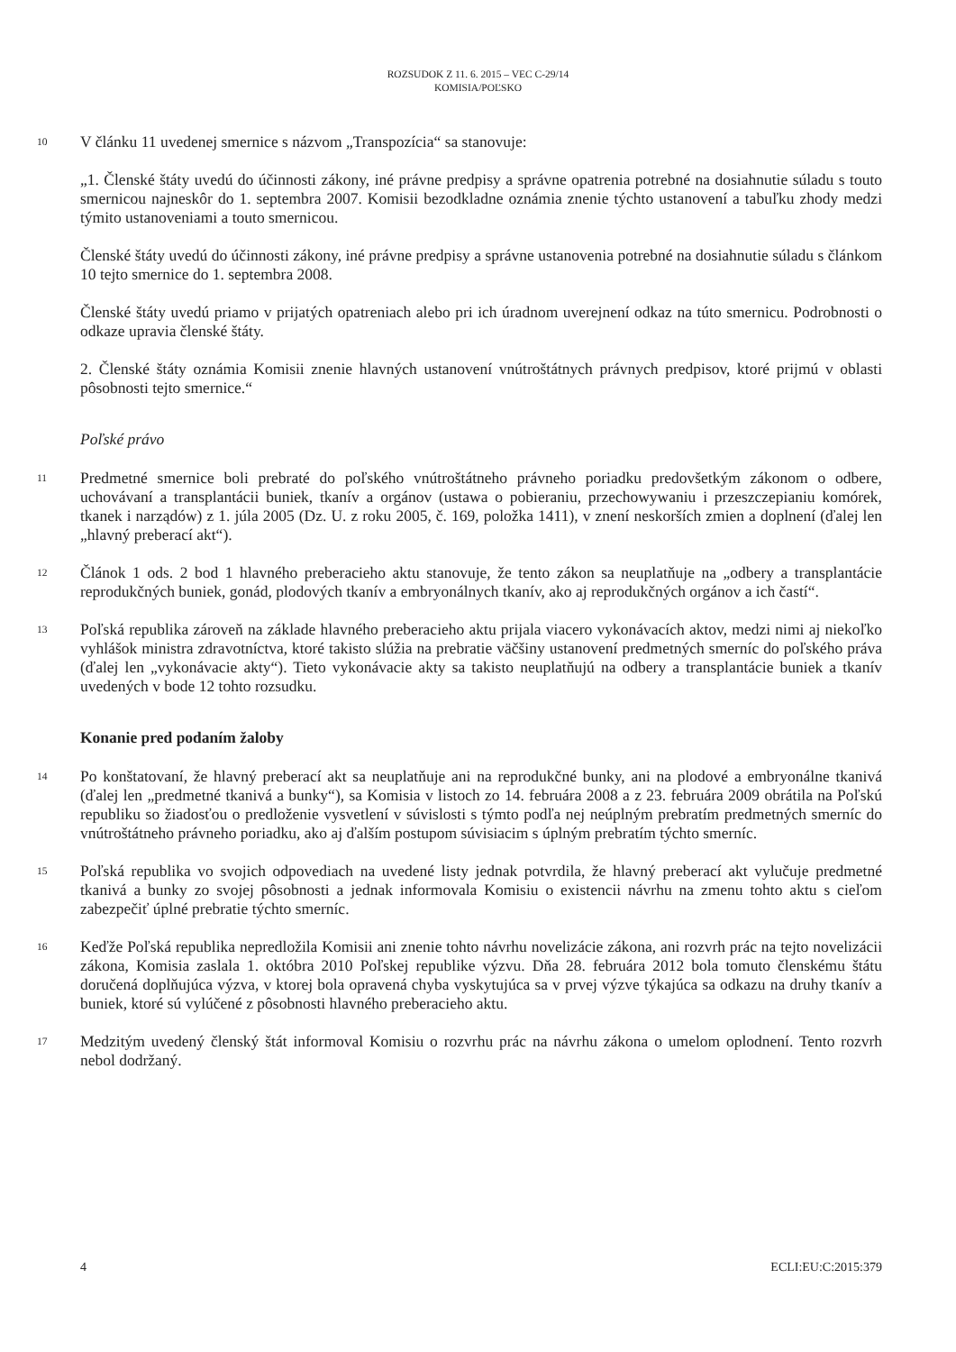ROZSUDOK Z 11. 6. 2015 – VEC C-29/14
KOMISIA/POĽSKO
10
V článku 11 uvedenej smernice s názvom „Transpozícia“ sa stanovuje:
„1. Členské štáty uvedú do účinnosti zákony, iné právne predpisy a správne opatrenia potrebné na dosiahnutie súladu s touto smernicou najneskôr do 1. septembra 2007. Komisii bezodkladne oznámia znenie týchto ustanovení a tabuľku zhody medzi týmito ustanoveniami a touto smernicou.
Členské štáty uvedú do účinnosti zákony, iné právne predpisy a správne ustanovenia potrebné na dosiahnutie súladu s článkom 10 tejto smernice do 1. septembra 2008.
Členské štáty uvedú priamo v prijatých opatreniach alebo pri ich úradnom uverejnení odkaz na túto smernicu. Podrobnosti o odkaze upravia členské štáty.
2. Členské štáty oznámia Komisii znenie hlavných ustanovení vnútroštátnych právnych predpisov, ktoré prijmú v oblasti pôsobnosti tejto smernice.“
Poľské právo
11
Predmetné smernice boli prebraté do poľského vnútroštátneho právneho poriadku predovšetkým zákonom o odbere, uchovávaní a transplantácii buniek, tkanív a orgánov (ustawa o pobieraniu, przechowywaniu i przeszczepianiu komórek, tkanek i narządów) z 1. júla 2005 (Dz. U. z roku 2005, č. 169, položka 1411), v znení neskorších zmien a doplnení (ďalej len „hlavný preberací akt“).
12
Článok 1 ods. 2 bod 1 hlavného preberacieho aktu stanovuje, že tento zákon sa neuplatňuje na „odbery a transplantácie reprodukčných buniek, gonád, plodových tkanív a embryonálnych tkanív, ako aj reprodukčných orgánov a ich častí“.
13
Poľská republika zároveň na základe hlavného preberacieho aktu prijala viacero vykonávacích aktov, medzi nimi aj niekoľko vyhlášok ministra zdravotníctva, ktoré takisto slúžia na prebratie väčšiny ustanovení predmetných smerníc do poľského práva (ďalej len „vykonávacie akty“). Tieto vykonávacie akty sa takisto neuplatňujú na odbery a transplantácie buniek a tkanív uvedených v bode 12 tohto rozsudku.
Konanie pred podaním žaloby
14
Po konštatovaní, že hlavný preberací akt sa neuplatňuje ani na reprodukčné bunky, ani na plodové a embryonálne tkanivá (ďalej len „predmetné tkanivá a bunky“), sa Komisia v listoch zo 14. februára 2008 a z 23. februára 2009 obrátila na Poľskú republiku so žiadosťou o predloženie vysvetlení v súvislosti s týmto podľa nej neúplným prebratím predmetných smerníc do vnútroštátneho právneho poriadku, ako aj ďalším postupom súvisiacim s úplným prebratím týchto smerníc.
15
Poľská republika vo svojich odpovediach na uvedené listy jednak potvrdila, že hlavný preberací akt vylučuje predmetné tkanivá a bunky zo svojej pôsobnosti a jednak informovala Komisiu o existencii návrhu na zmenu tohto aktu s cieľom zabezpečiť úplné prebratie týchto smerníc.
16
Keďže Poľská republika nepredložila Komisii ani znenie tohto návrhu novelizácie zákona, ani rozvrh prác na tejto novelizácii zákona, Komisia zaslala 1. októbra 2010 Poľskej republike výzvu. Dňa 28. februára 2012 bola tomuto členskému štátu doručená doplňujúca výzva, v ktorej bola opravená chyba vyskytujúca sa v prvej výzve týkajúca sa odkazu na druhy tkanív a buniek, ktoré sú vylúčené z pôsobnosti hlavného preberacieho aktu.
17
Medzitým uvedený členský štát informoval Komisiu o rozvrhu prác na návrhu zákona o umelom oplodnení. Tento rozvrh nebol dodržaný.
4 ECLI:EU:C:2015:379